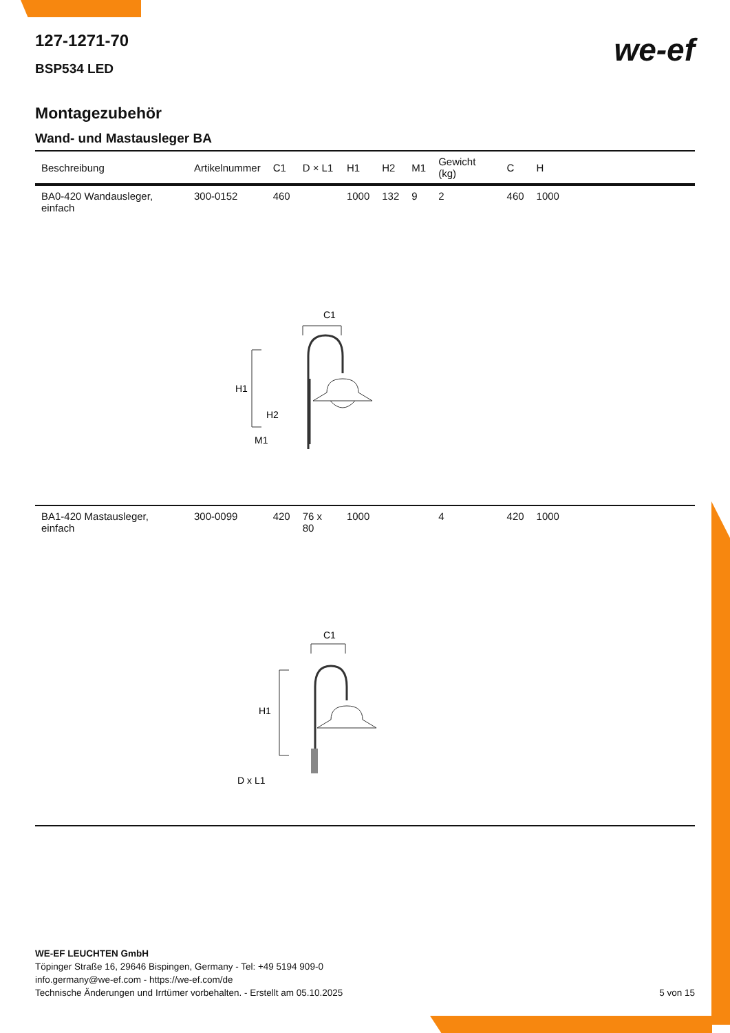we-ef
127-1271-70
BSP534 LED
Montagezubehör
Wand- und Mastausleger BA
| Beschreibung | Artikelnummer | C1 | D × L1 | H1 | H2 | M1 | Gewicht (kg) | C | H | |
| --- | --- | --- | --- | --- | --- | --- | --- | --- | --- | --- |
| BA0-420 Wandausleger, einfach | 300-0152 | 460 | | 1000 | 132 | 9 | 2 | 460 | 1000 | |
| C1 H1 H2 M1 | | | | | | | | | | |
| BA1-420 Mastausleger, einfach | 300-0099 | 420 | 76 x 80 | 1000 | | | 4 | 420 | 1000 | |
| C1 H1 D x L1 | | | | | | | | | | |
WE-EF LEUCHTEN GmbH
Töpinger Straße 16, 29646 Bispingen, Germany - Tel: +49 5194 909-0
info.germany@we-ef.com - https://we-ef.com/de
Technische Änderungen und Irrtümer vorbehalten. - Erstellt am 05.10.2025
5 von 15